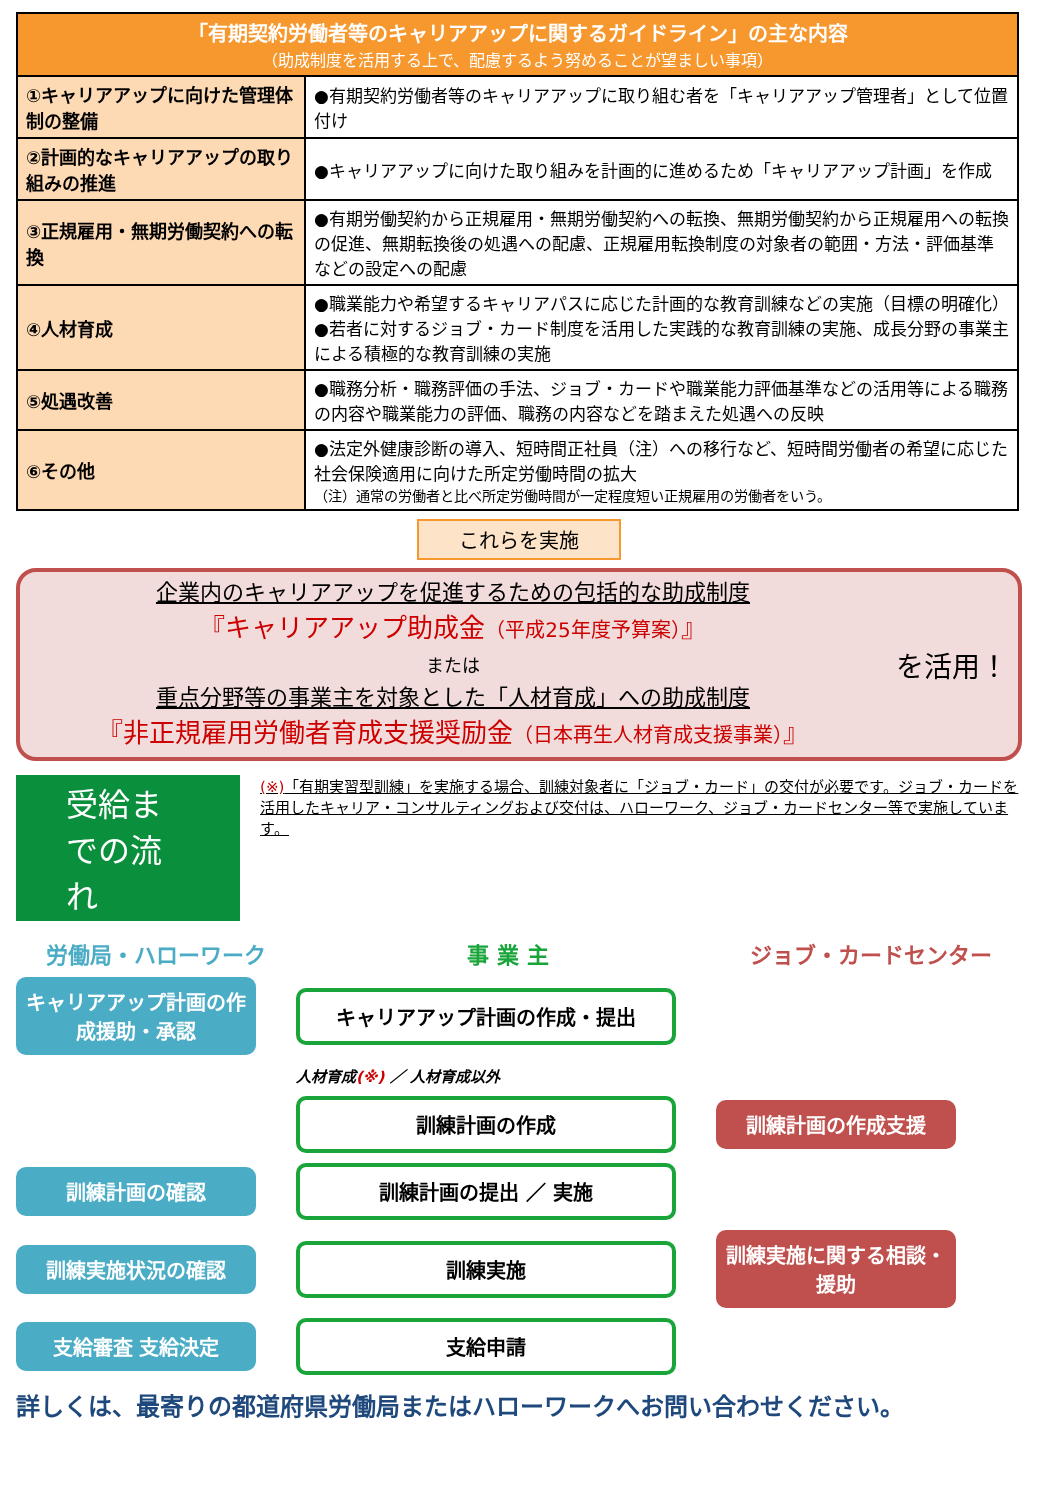| 「有期契約労働者等のキャリアアップに関するガイドライン」の主な内容 （助成制度を活用する上で、配慮するよう努めることが望ましい事項） | |
| --- | --- |
| ①キャリアアップに向けた管理体制の整備 | ●有期契約労働者等のキャリアアップに取り組む者を「キャリアアップ管理者」として位置付け |
| ②計画的なキャリアアップの取り組みの推進 | ●キャリアアップに向けた取り組みを計画的に進めるため「キャリアアップ計画」を作成 |
| ③正規雇用・無期労働契約への転換 | ●有期労働契約から正規雇用・無期労働契約への転換、無期労働契約から正規雇用への転換の促進、無期転換後の処遇への配慮、正規雇用転換制度の対象者の範囲・方法・評価基準などの設定への配慮 |
| ④人材育成 | ●職業能力や希望するキャリアパスに応じた計画的な教育訓練などの実施（目標の明確化） ●若者に対するジョブ・カード制度を活用した実践的な教育訓練の実施、成長分野の事業主による積極的な教育訓練の実施 |
| ⑤処遇改善 | ●職務分析・職務評価の手法、ジョブ・カードや職業能力評価基準などの活用等による職務の内容や職業能力の評価、職務の内容などを踏まえた処遇への反映 |
| ⑥その他 | ●法定外健康診断の導入、短時間正社員（注）への移行など、短時間労働者の希望に応じた社会保険適用に向けた所定労働時間の拡大 （注）通常の労働者と比べ所定労働時間が一定程度短い正規雇用の労働者をいう。 |
これらを実施
企業内のキャリアアップを促進するための包括的な助成制度
『キャリアアップ助成金（平成25年度予算案）』
または
重点分野等の事業主を対象とした「人材育成」への助成制度
『非正規雇用労働者育成支援奨励金（日本再生人材育成支援事業）』
を活用！
受給までの流れ
(※)「有期実習型訓練」を実施する場合、訓練対象者に「ジョブ・カード」の交付が必要です。ジョブ・カードを活用したキャリア・コンサルティングおよび交付は、ハローワーク、ジョブ・カードセンター等で実施しています。
労働局・ハローワーク 事 業 主 ジョブ・カードセンター
キャリアアップ計画の作成援助・承認
キャリアアップ計画の作成・提出
人材育成(※) ／ 人材育成以外
訓練計画の作成
訓練計画の作成支援
訓練計画の確認
訓練計画の提出 ／ 実施
訓練実施状況の確認
訓練実施
訓練実施に関する相談・援助
支給審査 支給決定
支給申請
詳しくは、最寄りの都道府県労働局またはハローワークへお問い合わせください。